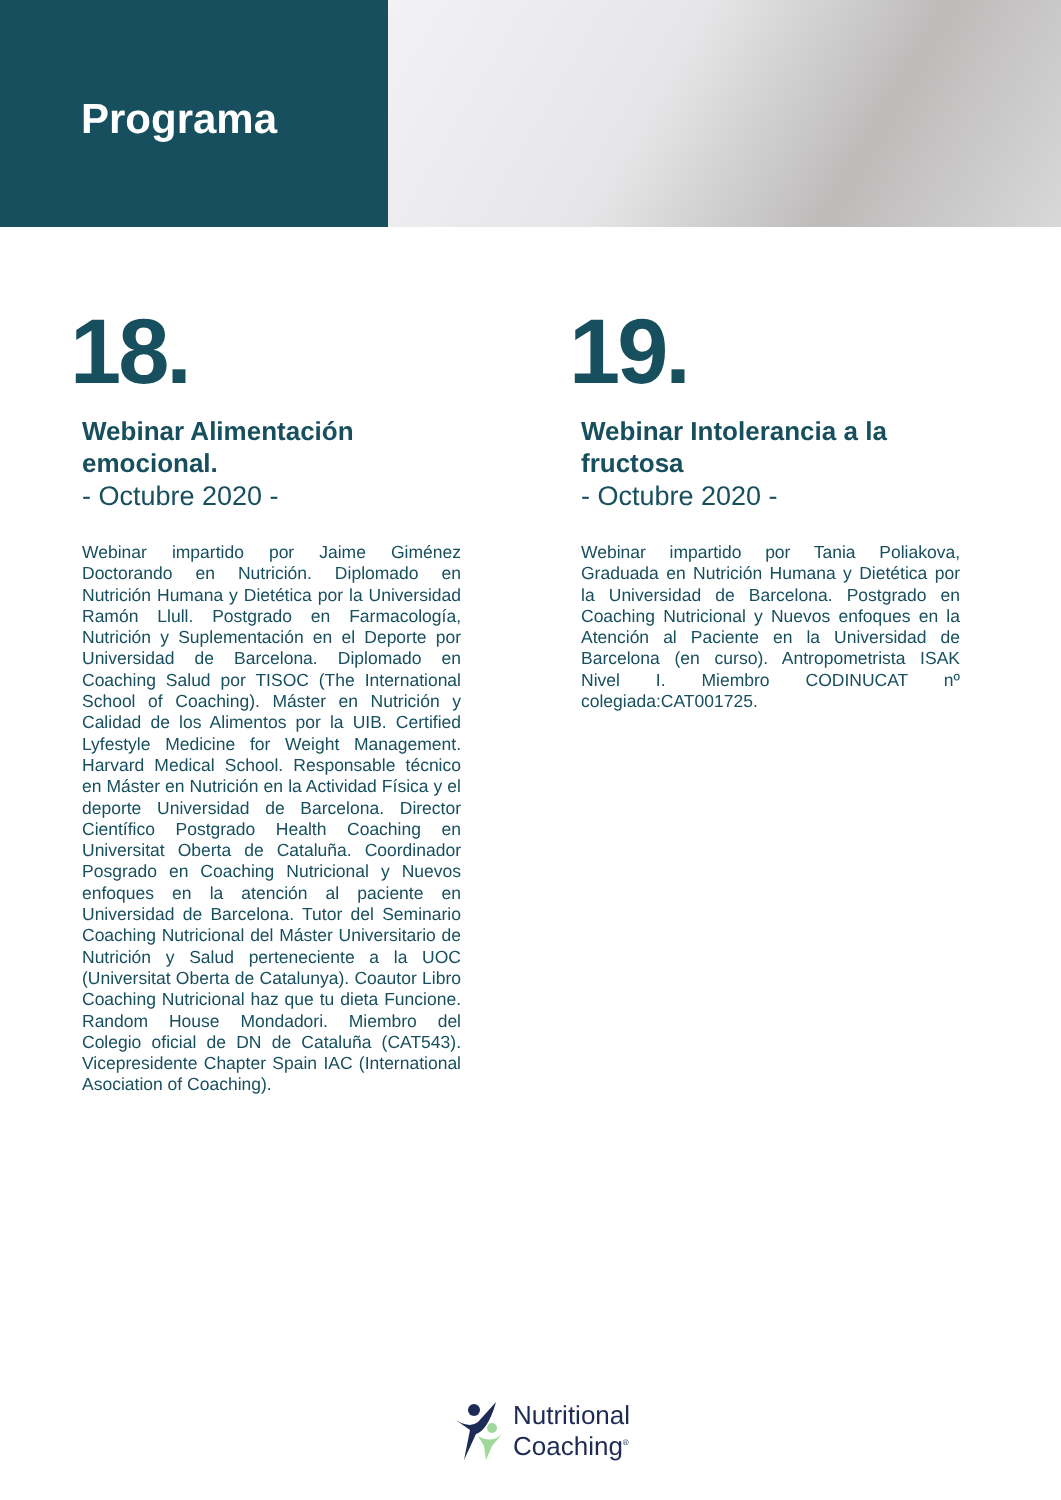Programa
18.
Webinar Alimentación emocional.
- Octubre 2020 -
Webinar impartido por Jaime Giménez Doctorando en Nutrición. Diplomado en Nutrición Humana y Dietética por la Universidad Ramón Llull. Postgrado en Farmacología, Nutrición y Suplementación en el Deporte por Universidad de Barcelona. Diplomado en Coaching Salud por TISOC (The International School of Coaching). Máster en Nutrición y Calidad de los Alimentos por la UIB. Certified Lyfestyle Medicine for Weight Management. Harvard Medical School. Responsable técnico en Máster en Nutrición en la Actividad Física y el deporte Universidad de Barcelona. Director Científico Postgrado Health Coaching en Universitat Oberta de Cataluña. Coordinador Posgrado en Coaching Nutricional y Nuevos enfoques en la atención al paciente en Universidad de Barcelona. Tutor del Seminario Coaching Nutricional del Máster Universitario de Nutrición y Salud perteneciente a la UOC (Universitat Oberta de Catalunya). Coautor Libro Coaching Nutricional haz que tu dieta Funcione. Random House Mondadori. Miembro del Colegio oficial de DN de Cataluña (CAT543). Vicepresidente Chapter Spain IAC (International Asociation of Coaching).
19.
Webinar Intolerancia a la fructosa
- Octubre 2020 -
Webinar impartido por Tania Poliakova, Graduada en Nutrición Humana y Dietética por la Universidad de Barcelona. Postgrado en Coaching Nutricional y Nuevos enfoques en la Atención al Paciente en la Universidad de Barcelona (en curso). Antropometrista ISAK Nivel I. Miembro CODINUCAT nº colegiada:CAT001725.
Nutritional
Coaching<sup>®</sup>